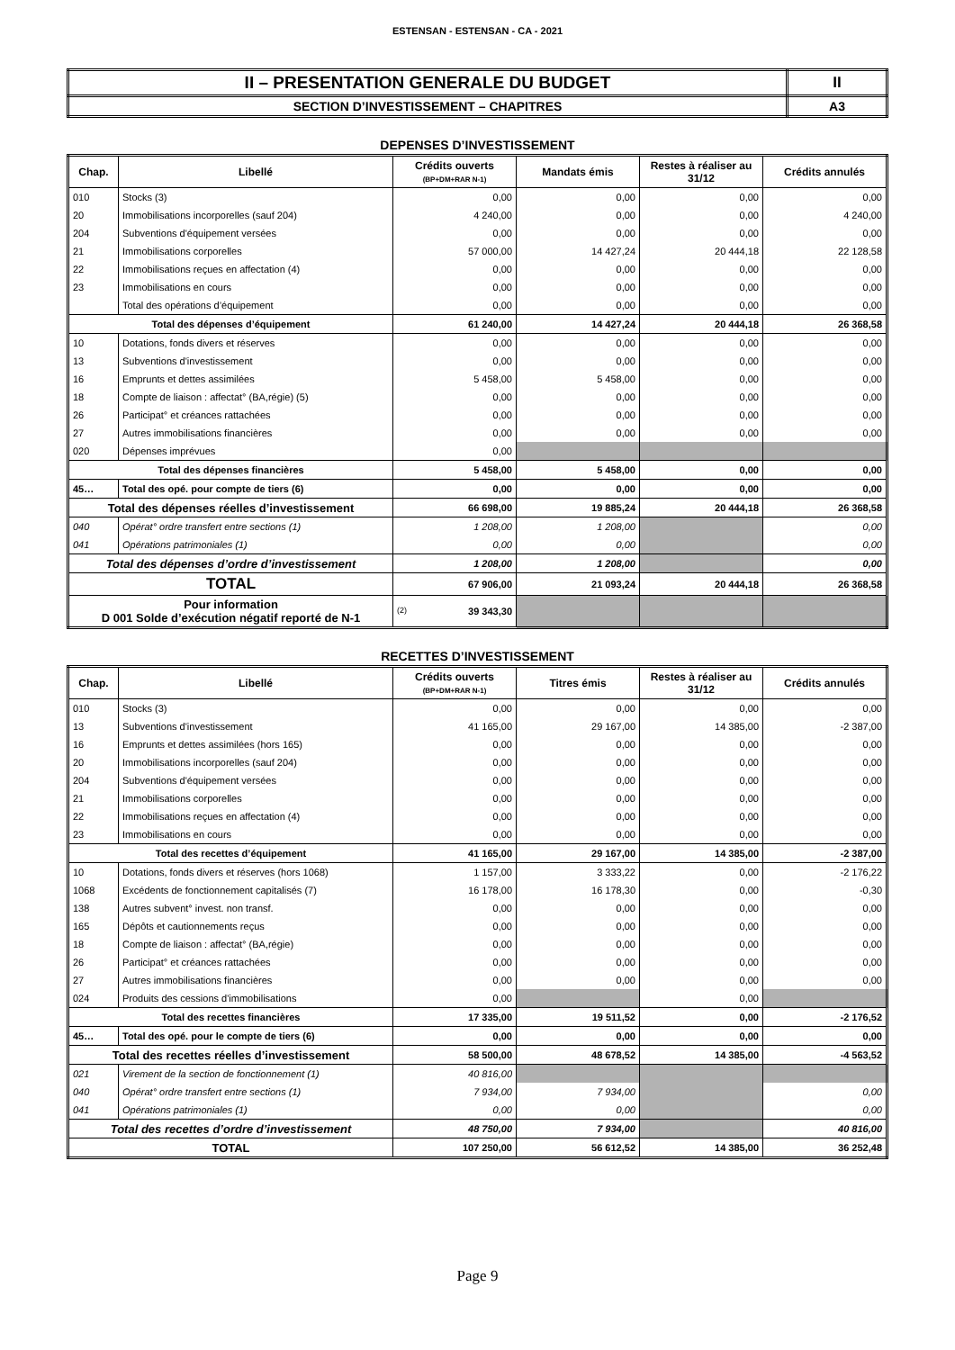ESTENSAN - ESTENSAN - CA - 2021
| II – PRESENTATION GENERALE DU BUDGET | II |
| SECTION D’INVESTISSEMENT – CHAPITRES | A3 |
DEPENSES D’INVESTISSEMENT
| Chap. | Libellé | Crédits ouverts (BP+DM+RAR N-1) | Mandats émis | Restes à réaliser au 31/12 | Crédits annulés |
| --- | --- | --- | --- | --- | --- |
| 010 | Stocks (3) | 0,00 | 0,00 | 0,00 | 0,00 |
| 20 | Immobilisations incorporelles (sauf 204) | 4 240,00 | 0,00 | 0,00 | 4 240,00 |
| 204 | Subventions d'équipement versées | 0,00 | 0,00 | 0,00 | 0,00 |
| 21 | Immobilisations corporelles | 57 000,00 | 14 427,24 | 20 444,18 | 22 128,58 |
| 22 | Immobilisations reçues en affectation (4) | 0,00 | 0,00 | 0,00 | 0,00 |
| 23 | Immobilisations en cours | 0,00 | 0,00 | 0,00 | 0,00 |
| | Total des opérations d’équipement | 0,00 | 0,00 | 0,00 | 0,00 |
| Total des dépenses d’équipement | | 61 240,00 | 14 427,24 | 20 444,18 | 26 368,58 |
| 10 | Dotations, fonds divers et réserves | 0,00 | 0,00 | 0,00 | 0,00 |
| 13 | Subventions d'investissement | 0,00 | 0,00 | 0,00 | 0,00 |
| 16 | Emprunts et dettes assimilées | 5 458,00 | 5 458,00 | 0,00 | 0,00 |
| 18 | Compte de liaison : affectat° (BA,régie) (5) | 0,00 | 0,00 | 0,00 | 0,00 |
| 26 | Participat° et créances rattachées | 0,00 | 0,00 | 0,00 | 0,00 |
| 27 | Autres immobilisations financières | 0,00 | 0,00 | 0,00 | 0,00 |
| 020 | Dépenses imprévues | 0,00 | | | |
| Total des dépenses financières | | 5 458,00 | 5 458,00 | 0,00 | 0,00 |
| 45… | Total des opé. pour compte de tiers (6) | 0,00 | 0,00 | 0,00 | 0,00 |
| Total des dépenses réelles d’investissement | | 66 698,00 | 19 885,24 | 20 444,18 | 26 368,58 |
| 040 | Opérat° ordre transfert entre sections (1) | 1 208,00 | 1 208,00 | | 0,00 |
| 041 | Opérations patrimoniales (1) | 0,00 | 0,00 | | 0,00 |
| Total des dépenses d’ordre d’investissement | | 1 208,00 | 1 208,00 | | 0,00 |
| TOTAL | | 67 906,00 | 21 093,24 | 20 444,18 | 26 368,58 |
| Pour information D 001 Solde d’exécution négatif reporté de N-1 | | (2) 39 343,30 | | | |
RECETTES D’INVESTISSEMENT
| Chap. | Libellé | Crédits ouverts (BP+DM+RAR N-1) | Titres émis | Restes à réaliser au 31/12 | Crédits annulés |
| --- | --- | --- | --- | --- | --- |
| 010 | Stocks (3) | 0,00 | 0,00 | 0,00 | 0,00 |
| 13 | Subventions d'investissement | 41 165,00 | 29 167,00 | 14 385,00 | -2 387,00 |
| 16 | Emprunts et dettes assimilées (hors 165) | 0,00 | 0,00 | 0,00 | 0,00 |
| 20 | Immobilisations incorporelles (sauf 204) | 0,00 | 0,00 | 0,00 | 0,00 |
| 204 | Subventions d'équipement versées | 0,00 | 0,00 | 0,00 | 0,00 |
| 21 | Immobilisations corporelles | 0,00 | 0,00 | 0,00 | 0,00 |
| 22 | Immobilisations reçues en affectation (4) | 0,00 | 0,00 | 0,00 | 0,00 |
| 23 | Immobilisations en cours | 0,00 | 0,00 | 0,00 | 0,00 |
| Total des recettes d’équipement | | 41 165,00 | 29 167,00 | 14 385,00 | -2 387,00 |
| 10 | Dotations, fonds divers et réserves (hors 1068) | 1 157,00 | 3 333,22 | 0,00 | -2 176,22 |
| 1068 | Excédents de fonctionnement capitalisés (7) | 16 178,00 | 16 178,30 | 0,00 | -0,30 |
| 138 | Autres subvent° invest. non transf. | 0,00 | 0,00 | 0,00 | 0,00 |
| 165 | Dépôts et cautionnements reçus | 0,00 | 0,00 | 0,00 | 0,00 |
| 18 | Compte de liaison : affectat° (BA,régie) | 0,00 | 0,00 | 0,00 | 0,00 |
| 26 | Participat° et créances rattachées | 0,00 | 0,00 | 0,00 | 0,00 |
| 27 | Autres immobilisations financières | 0,00 | 0,00 | 0,00 | 0,00 |
| 024 | Produits des cessions d'immobilisations | 0,00 | | 0,00 | |
| Total des recettes financières | | 17 335,00 | 19 511,52 | 0,00 | -2 176,52 |
| 45… | Total des opé. pour le compte de tiers (6) | 0,00 | 0,00 | 0,00 | 0,00 |
| Total des recettes réelles d’investissement | | 58 500,00 | 48 678,52 | 14 385,00 | -4 563,52 |
| 021 | Virement de la section de fonctionnement (1) | 40 816,00 | | | |
| 040 | Opérat° ordre transfert entre sections (1) | 7 934,00 | 7 934,00 | | 0,00 |
| 041 | Opérations patrimoniales (1) | 0,00 | 0,00 | | 0,00 |
| Total des recettes d’ordre d’investissement | | 48 750,00 | 7 934,00 | | 40 816,00 |
| TOTAL | | 107 250,00 | 56 612,52 | 14 385,00 | 36 252,48 |
Page 9